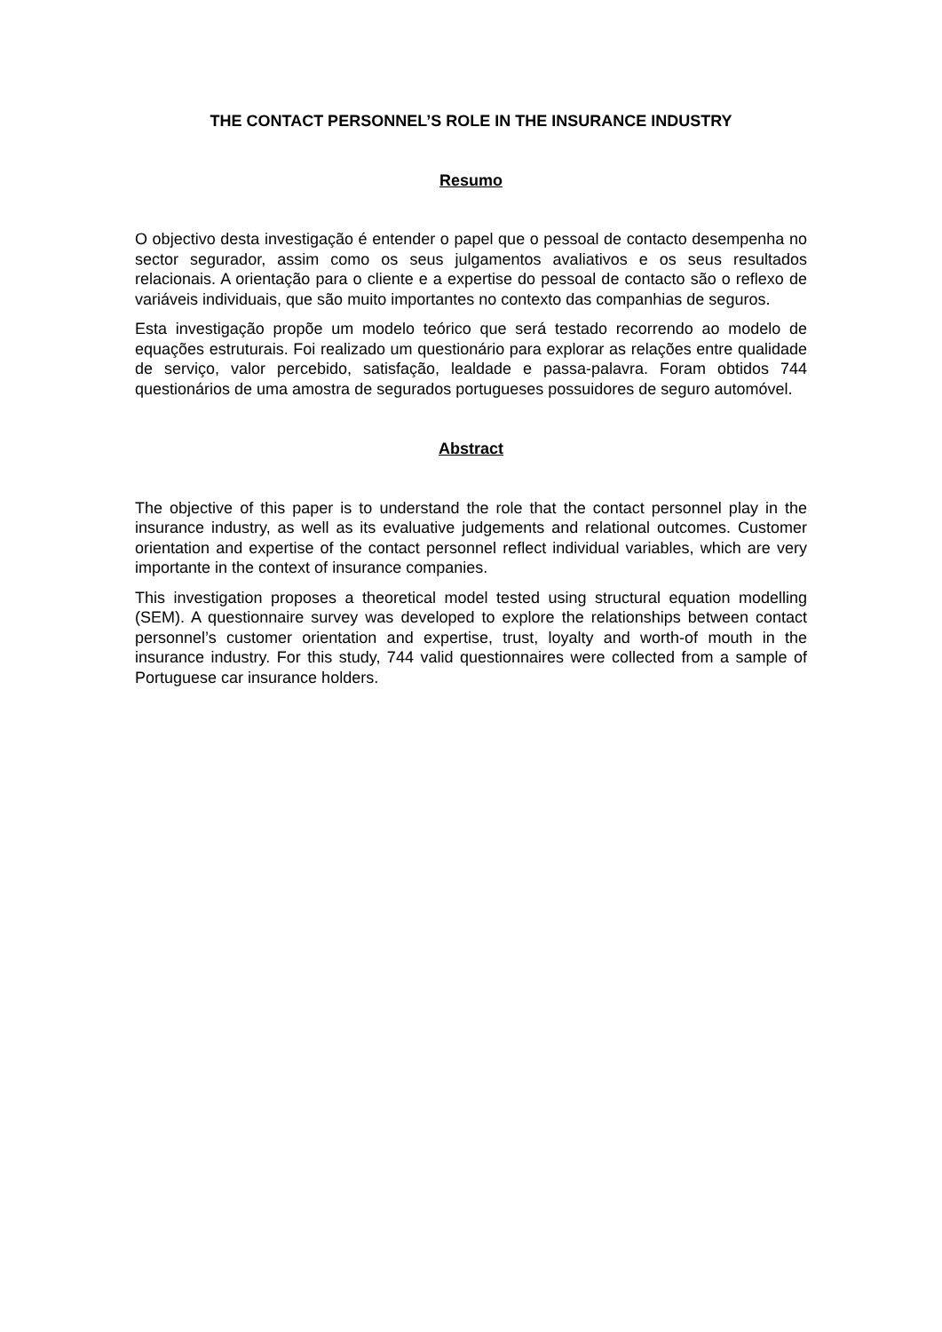THE CONTACT PERSONNEL’S ROLE IN THE INSURANCE INDUSTRY
Resumo
O objectivo desta investigação é entender o papel que o pessoal de contacto desempenha no sector segurador, assim como os seus julgamentos avaliativos e os seus resultados relacionais. A orientação para o cliente e a expertise do pessoal de contacto são o reflexo de variáveis individuais, que são muito importantes no contexto das companhias de seguros.
Esta investigação propõe um modelo teórico que será testado recorrendo ao modelo de equações estruturais. Foi realizado um questionário para explorar as relações entre qualidade de serviço, valor percebido, satisfação, lealdade e passa-palavra. Foram obtidos 744 questionários de uma amostra de segurados portugueses possuidores de seguro automóvel.
Abstract
The objective of this paper is to understand the role that the contact personnel play in the insurance industry, as well as its evaluative judgements and relational outcomes. Customer orientation and expertise of the contact personnel reflect individual variables, which are very importante in the context of insurance companies.
This investigation proposes a theoretical model tested using structural equation modelling (SEM). A questionnaire survey was developed to explore the relationships between contact personnel’s customer orientation and expertise, trust, loyalty and worth-of mouth in the insurance industry. For this study, 744 valid questionnaires were collected from a sample of Portuguese car insurance holders.